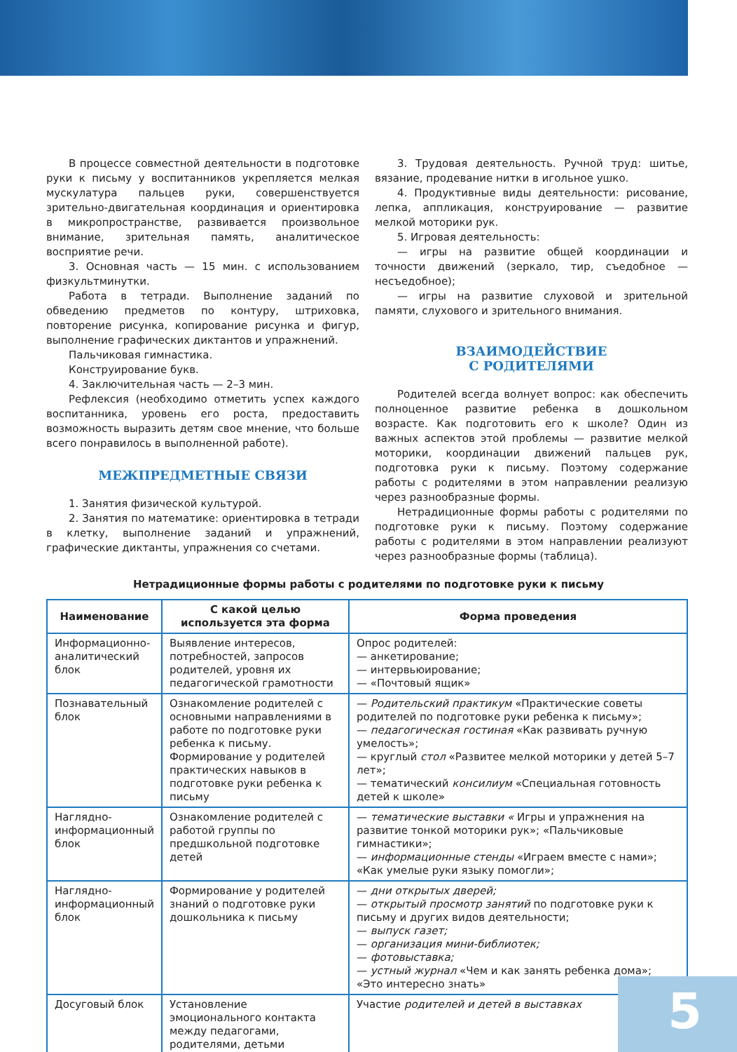В процессе совместной деятельности в подготовке руки к письму у воспитанников укрепляется мелкая мускулатура пальцев руки, совершенствуется зрительно-двигательная координация и ориентировка в микропространстве, развивается произвольное внимание, зрительная память, аналитическое восприятие речи.
3. Основная часть — 15 мин. с использованием физкультминутки.
Работа в тетради. Выполнение заданий по обведению предметов по контуру, штриховка, повторение рисунка, копирование рисунка и фигур, выполнение графических диктантов и упражнений.
Пальчиковая гимнастика.
Конструирование букв.
4. Заключительная часть — 2–3 мин.
Рефлексия (необходимо отметить успех каждого воспитанника, уровень его роста, предоставить возможность выразить детям свое мнение, что больше всего понравилось в выполненной работе).
МЕЖПРЕДМЕТНЫЕ СВЯЗИ
1. Занятия физической культурой.
2. Занятия по математике: ориентировка в тетради в клетку, выполнение заданий и упражнений, графические диктанты, упражнения со счетами.
3. Трудовая деятельность. Ручной труд: шитье, вязание, продевание нитки в игольное ушко.
4. Продуктивные виды деятельности: рисование, лепка, аппликация, конструирование — развитие мелкой моторики рук.
5. Игровая деятельность:
— игры на развитие общей координации и точности движений (зеркало, тир, съедобное — несъедобное);
— игры на развитие слуховой и зрительной памяти, слухового и зрительного внимания.
ВЗАИМОДЕЙСТВИЕ
С РОДИТЕЛЯМИ
Родителей всегда волнует вопрос: как обеспечить полноценное развитие ребенка в дошкольном возрасте. Как подготовить его к школе? Один из важных аспектов этой проблемы — развитие мелкой моторики, координации движений пальцев рук, подготовка руки к письму. Поэтому содержание работы с родителями в этом направлении реализую через разнообразные формы.
Нетрадиционные формы работы с родителями по подготовке руки к письму. Поэтому содержание работы с родителями в этом направлении реализуют через разнообразные формы (таблица).
Нетрадиционные формы работы с родителями по подготовке руки к письму
| Наименование | С какой целью используется эта форма | Форма проведения |
| --- | --- | --- |
| Информационно-аналитический блок | Выявление интересов, потребностей, запросов родителей, уровня их педагогической грамотности | Опрос родителей: — анкетирование; — интервьюирование; — «Почтовый ящик» |
| Познавательный блок | Ознакомление родителей с основными направлениями в работе по подготовке руки ребенка к письму. Формирование у родителей практических навыков в подготовке руки ребенка к письму | — Родительский практикум «Практические советы родителей по подготовке руки ребенка к письму»; — педагогическая гостиная «Как развивать ручную умелость»; — круглый стол «Развитее мелкой моторики у детей 5–7 лет»; — тематический консилиум «Специальная готовность детей к школе» |
| Наглядно-информационный блок | Ознакомление родителей с работой группы по предшкольной подготовке детей | — тематические выставки « Игры и упражнения на развитие тонкой моторики рук»; «Пальчиковые гимнастики»; — информационные стенды «Играем вместе с нами»; «Как умелые руки языку помогли»; |
| Наглядно-информационный блок | Формирование у родителей знаний о подготовке руки дошкольника к письму | — дни открытых дверей; — открытый просмотр занятий по подготовке руки к письму и других видов деятельности; — выпуск газет; — организация мини-библиотек; — фотовыставка; — устный журнал «Чем и как занять ребенка дома»; «Это интересно знать» |
| Досуговый блок | Установление эмоционального контакта между педагогами, родителями, детьми | Участие родителей и детей в выставках |
5